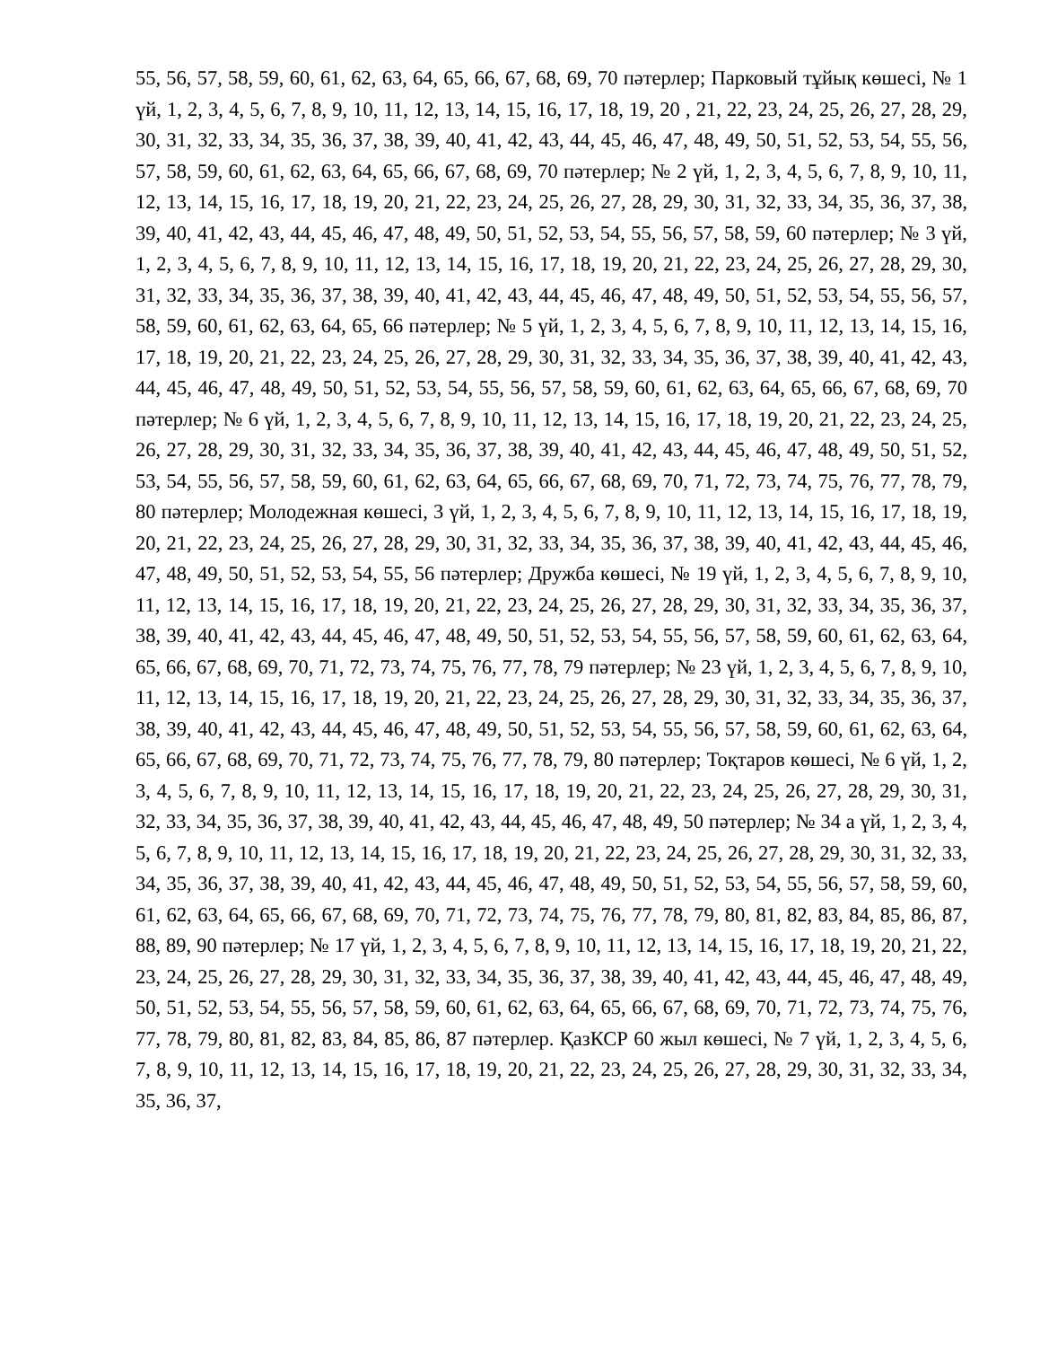55, 56, 57, 58, 59, 60, 61, 62, 63, 64, 65, 66, 67, 68, 69, 70 пәтерлер; Парковый тұйық көшесі, № 1 үй, 1, 2, 3, 4, 5, 6, 7, 8, 9, 10, 11, 12, 13, 14, 15, 16, 17, 18, 19, 20 , 21, 22, 23, 24, 25, 26, 27, 28, 29, 30, 31, 32, 33, 34, 35, 36, 37, 38, 39, 40, 41, 42, 43, 44, 45, 46, 47, 48, 49, 50, 51, 52, 53, 54, 55, 56, 57, 58, 59, 60, 61, 62, 63, 64, 65, 66, 67, 68, 69, 70 пәтерлер; № 2 үй, 1, 2, 3, 4, 5, 6, 7, 8, 9, 10, 11, 12, 13, 14, 15, 16, 17, 18, 19, 20, 21, 22, 23, 24, 25, 26, 27, 28, 29, 30, 31, 32, 33, 34, 35, 36, 37, 38, 39, 40, 41, 42, 43, 44, 45, 46, 47, 48, 49, 50, 51, 52, 53, 54, 55, 56, 57, 58, 59, 60 пәтерлер; № 3 үй, 1, 2, 3, 4, 5, 6, 7, 8, 9, 10, 11, 12, 13, 14, 15, 16, 17, 18, 19, 20, 21, 22, 23, 24, 25, 26, 27, 28, 29, 30, 31, 32, 33, 34, 35, 36, 37, 38, 39, 40, 41, 42, 43, 44, 45, 46, 47, 48, 49, 50, 51, 52, 53, 54, 55, 56, 57, 58, 59, 60, 61, 62, 63, 64, 65, 66 пәтерлер; № 5 үй, 1, 2, 3, 4, 5, 6, 7, 8, 9, 10, 11, 12, 13, 14, 15, 16, 17, 18, 19, 20, 21, 22, 23, 24, 25, 26, 27, 28, 29, 30, 31, 32, 33, 34, 35, 36, 37, 38, 39, 40, 41, 42, 43, 44, 45, 46, 47, 48, 49, 50, 51, 52, 53, 54, 55, 56, 57, 58, 59, 60, 61, 62, 63, 64, 65, 66, 67, 68, 69, 70 пәтерлер; № 6 үй, 1, 2, 3, 4, 5, 6, 7, 8, 9, 10, 11, 12, 13, 14, 15, 16, 17, 18, 19, 20, 21, 22, 23, 24, 25, 26, 27, 28, 29, 30, 31, 32, 33, 34, 35, 36, 37, 38, 39, 40, 41, 42, 43, 44, 45, 46, 47, 48, 49, 50, 51, 52, 53, 54, 55, 56, 57, 58, 59, 60, 61, 62, 63, 64, 65, 66, 67, 68, 69, 70, 71, 72, 73, 74, 75, 76, 77, 78, 79, 80 пәтерлер; Молодежная көшесі, 3 үй, 1, 2, 3, 4, 5, 6, 7, 8, 9, 10, 11, 12, 13, 14, 15, 16, 17, 18, 19, 20, 21, 22, 23, 24, 25, 26, 27, 28, 29, 30, 31, 32, 33, 34, 35, 36, 37, 38, 39, 40, 41, 42, 43, 44, 45, 46, 47, 48, 49, 50, 51, 52, 53, 54, 55, 56 пәтерлер; Дружба көшесі, № 19 үй, 1, 2, 3, 4, 5, 6, 7, 8, 9, 10, 11, 12, 13, 14, 15, 16, 17, 18, 19, 20, 21, 22, 23, 24, 25, 26, 27, 28, 29, 30, 31, 32, 33, 34, 35, 36, 37, 38, 39, 40, 41, 42, 43, 44, 45, 46, 47, 48, 49, 50, 51, 52, 53, 54, 55, 56, 57, 58, 59, 60, 61, 62, 63, 64, 65, 66, 67, 68, 69, 70, 71, 72, 73, 74, 75, 76, 77, 78, 79 пәтерлер; № 23 үй, 1, 2, 3, 4, 5, 6, 7, 8, 9, 10, 11, 12, 13, 14, 15, 16, 17, 18, 19, 20, 21, 22, 23, 24, 25, 26, 27, 28, 29, 30, 31, 32, 33, 34, 35, 36, 37, 38, 39, 40, 41, 42, 43, 44, 45, 46, 47, 48, 49, 50, 51, 52, 53, 54, 55, 56, 57, 58, 59, 60, 61, 62, 63, 64, 65, 66, 67, 68, 69, 70, 71, 72, 73, 74, 75, 76, 77, 78, 79, 80 пәтерлер; Тоқтаров көшесі, № 6 үй, 1, 2, 3, 4, 5, 6, 7, 8, 9, 10, 11, 12, 13, 14, 15, 16, 17, 18, 19, 20, 21, 22, 23, 24, 25, 26, 27, 28, 29, 30, 31, 32, 33, 34, 35, 36, 37, 38, 39, 40, 41, 42, 43, 44, 45, 46, 47, 48, 49, 50 пәтерлер; № 34 а үй, 1, 2, 3, 4, 5, 6, 7, 8, 9, 10, 11, 12, 13, 14, 15, 16, 17, 18, 19, 20, 21, 22, 23, 24, 25, 26, 27, 28, 29, 30, 31, 32, 33, 34, 35, 36, 37, 38, 39, 40, 41, 42, 43, 44, 45, 46, 47, 48, 49, 50, 51, 52, 53, 54, 55, 56, 57, 58, 59, 60, 61, 62, 63, 64, 65, 66, 67, 68, 69, 70, 71, 72, 73, 74, 75, 76, 77, 78, 79, 80, 81, 82, 83, 84, 85, 86, 87, 88, 89, 90 пәтерлер; № 17 үй, 1, 2, 3, 4, 5, 6, 7, 8, 9, 10, 11, 12, 13, 14, 15, 16, 17, 18, 19, 20, 21, 22, 23, 24, 25, 26, 27, 28, 29, 30, 31, 32, 33, 34, 35, 36, 37, 38, 39, 40, 41, 42, 43, 44, 45, 46, 47, 48, 49, 50, 51, 52, 53, 54, 55, 56, 57, 58, 59, 60, 61, 62, 63, 64, 65, 66, 67, 68, 69, 70, 71, 72, 73, 74, 75, 76, 77, 78, 79, 80, 81, 82, 83, 84, 85, 86, 87 пәтерлер. ҚазКСР 60 жыл көшесі, № 7 үй, 1, 2, 3, 4, 5, 6, 7, 8, 9, 10, 11, 12, 13, 14, 15, 16, 17, 18, 19, 20, 21, 22, 23, 24, 25, 26, 27, 28, 29, 30, 31, 32, 33, 34, 35, 36, 37,